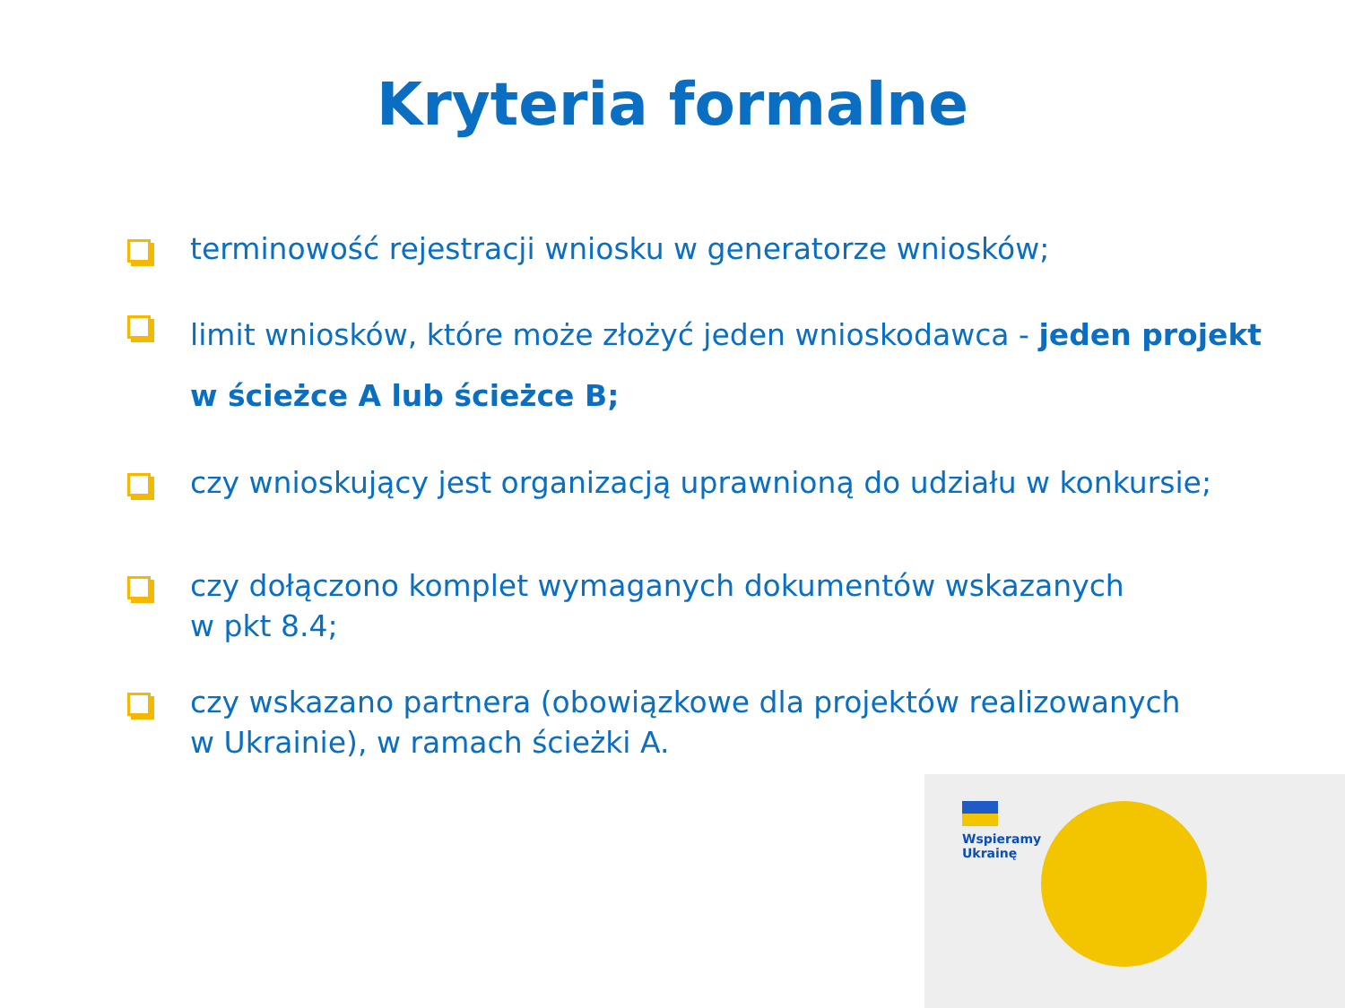Kryteria formalne
terminowość rejestracji wniosku w generatorze wniosków;
limit wniosków, które może złożyć jeden wnioskodawca - jeden projekt w ścieżce A lub ścieżce B;
czy wnioskujący jest organizacją uprawnioną do udziału w konkursie;
czy dołączono komplet wymaganych dokumentów wskazanych
w pkt 8.4;
czy wskazano partnera (obowiązkowe dla projektów realizowanych
w Ukrainie), w ramach ścieżki A.
Wspieramy
Ukrainę